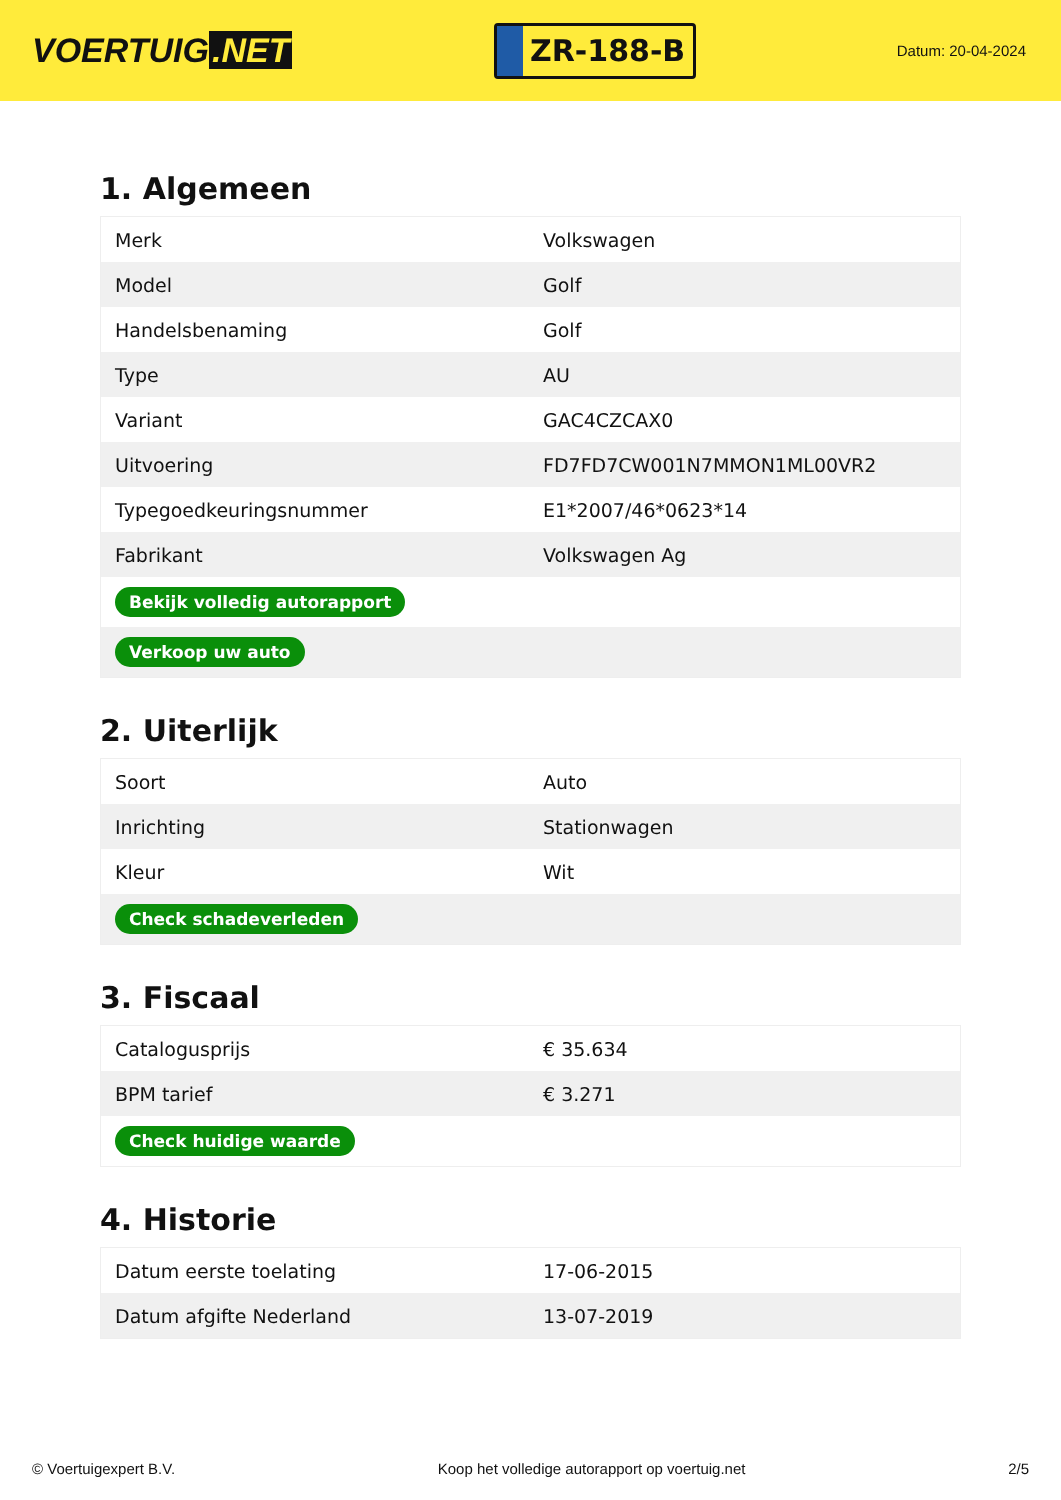VOERTUIG.NET
ZR-188-B
Datum: 20-04-2024
1. Algemeen
| Merk | Volkswagen |
| Model | Golf |
| Handelsbenaming | Golf |
| Type | AU |
| Variant | GAC4CZCAX0 |
| Uitvoering | FD7FD7CW001N7MMON1ML00VR2 |
| Typegoedkeuringsnummer | E1*2007/46*0623*14 |
| Fabrikant | Volkswagen Ag |
| Bekijk volledig autorapport | |
| Verkoop uw auto | |
2. Uiterlijk
| Soort | Auto |
| Inrichting | Stationwagen |
| Kleur | Wit |
| Check schadeverleden | |
3. Fiscaal
| Catalogusprijs | € 35.634 |
| BPM tarief | € 3.271 |
| Check huidige waarde | |
4. Historie
| Datum eerste toelating | 17-06-2015 |
| Datum afgifte Nederland | 13-07-2019 |
© Voertuigexpert B.V. Koop het volledige autorapport op voertuig.net 2/5